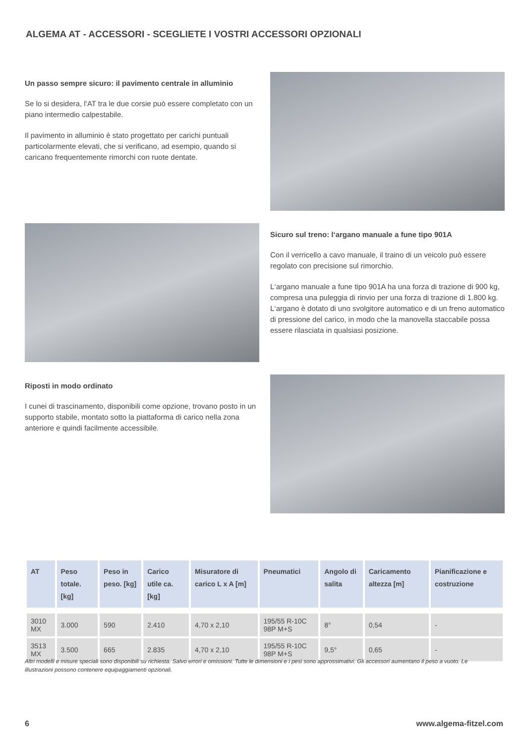ALGEMA AT - ACCESSORI - SCEGLIETE I VOSTRI ACCESSORI OPZIONALI
Un passo sempre sicuro: il pavimento centrale in alluminio
Se lo si desidera, l‘AT tra le due corsie può essere completato con un piano intermedio calpestabile.
Il pavimento in alluminio è stato progettato per carichi puntuali particolarmente elevati, che si verificano, ad esempio, quando si caricano frequentemente rimorchi con ruote dentate.
Sicuro sul treno: l‘argano manuale a fune tipo 901A
Con il verricello a cavo manuale, il traino di un veicolo può essere regolato con precisione sul rimorchio.
L‘argano manuale a fune tipo 901A ha una forza di trazione di 900 kg, compresa una puleggia di rinvio per una forza di trazione di 1.800 kg. L‘argano è dotato di uno svolgitore automatico e di un freno automatico di pressione del carico, in modo che la manovella staccabile possa essere rilasciata in qualsiasi posizione.
Riposti in modo ordinato
I cunei di trascinamento, disponibili come opzione, trovano posto in un supporto stabile, montato sotto la piattaforma di carico nella zona anteriore e quindi facilmente accessibile.
| AT | Peso totale. [kg] | Peso in peso. [kg] | Carico utile ca. [kg] | Misuratore di carico L x A [m] | Pneumatici | Angolo di salita | Caricamento altezza [m] | Pianificazione e costruzione |
| --- | --- | --- | --- | --- | --- | --- | --- | --- |
| 3010 MX | 3.000 | 590 | 2.410 | 4,70 x 2,10 | 195/55 R-10C 98P M+S | 8° | 0,54 | - |
| 3513 MX | 3.500 | 665 | 2.835 | 4,70 x 2,10 | 195/55 R-10C 98P M+S | 9,5° | 0,65 | - |
Altri modelli e misure speciali sono disponibili su richiesta. Salvo errori e omissioni. Tutte le dimensioni e i pesi sono approssimativi. Gli accessori aumentano il peso a vuoto. Le illustrazioni possono contenere equipaggiamenti opzionali.
6 www.algema-fitzel.com